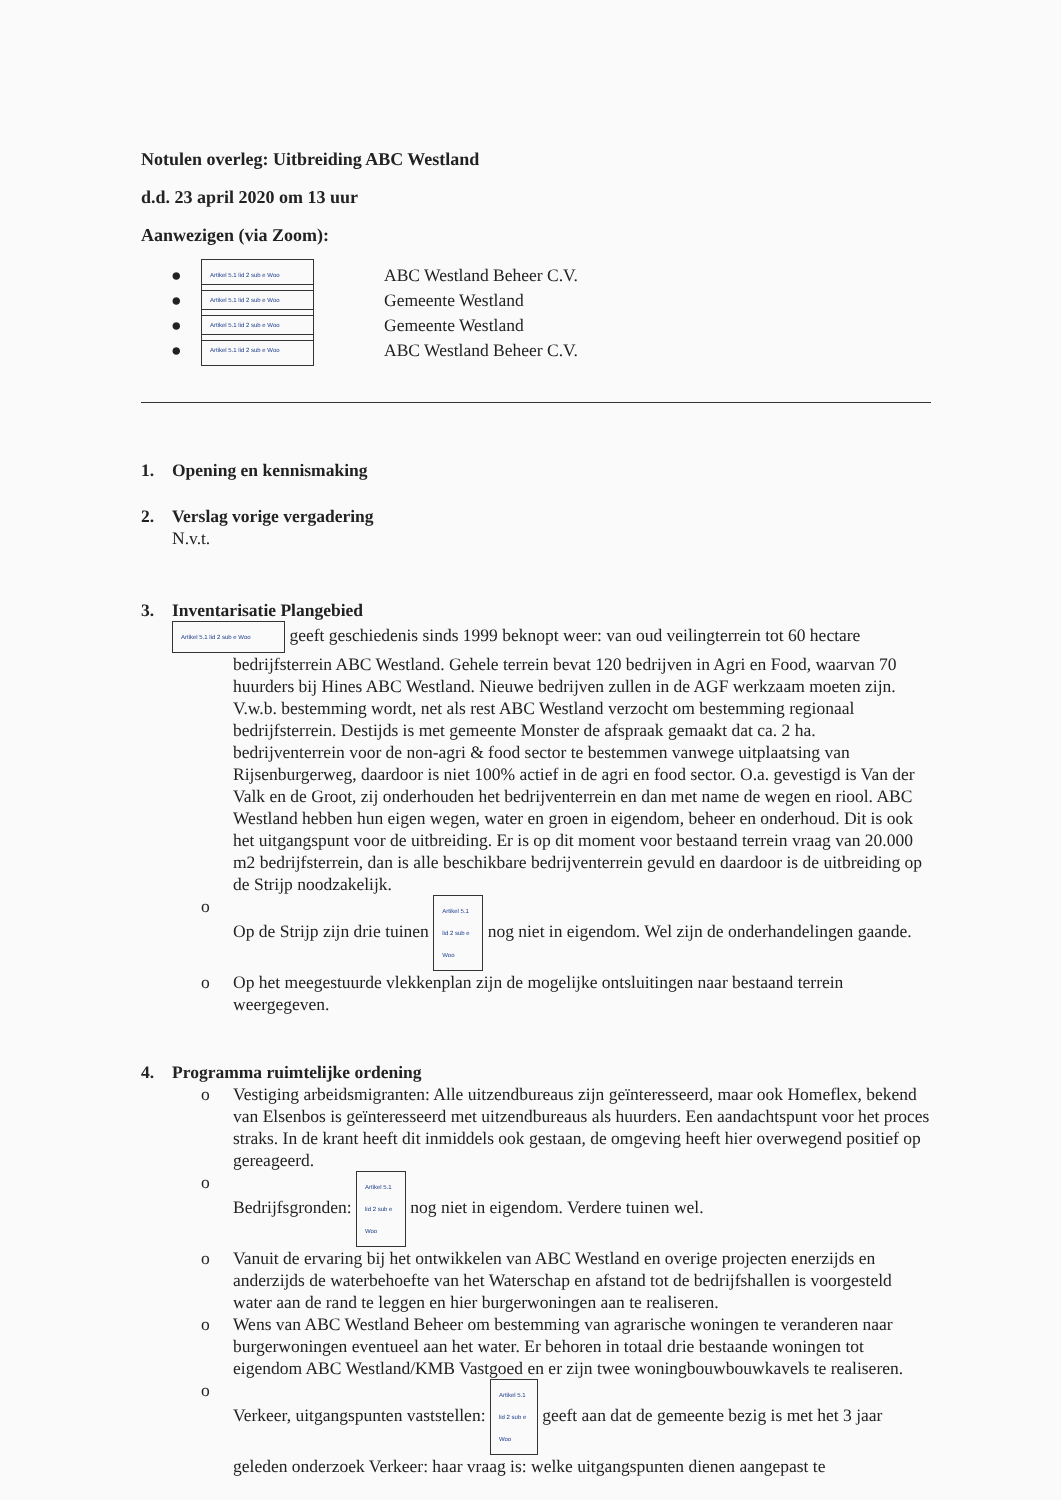Notulen overleg: Uitbreiding ABC Westland
d.d. 23 april 2020 om 13 uur
Aanwezigen (via Zoom):
● Artikel 5.1 lid 2 sub e Woo ABC Westland Beheer C.V.
● Artikel 5.1 lid 2 sub e Woo Gemeente Westland
● Artikel 5.1 lid 2 sub e Woo Gemeente Westland
● Artikel 5.1 lid 2 sub e Woo ABC Westland Beheer C.V.
1. Opening en kennismaking
2. Verslag vorige vergadering
N.v.t.
3. Inventarisatie Plangebied
Artikel 5.1 lid 2 sub e Woo geeft geschiedenis sinds 1999 beknopt weer: van oud veilingterrein tot 60 hectare
bedrijfsterrein ABC Westland. Gehele terrein bevat 120 bedrijven in Agri en Food, waarvan 70 huurders bij Hines ABC Westland. Nieuwe bedrijven zullen in de AGF werkzaam moeten zijn. V.w.b. bestemming wordt, net als rest ABC Westland verzocht om bestemming regionaal bedrijfsterrein. Destijds is met gemeente Monster de afspraak gemaakt dat ca. 2 ha. bedrijventerrein voor de non-agri & food sector te bestemmen vanwege uitplaatsing van Rijsenburgerweg, daardoor is niet 100% actief in de agri en food sector. O.a. gevestigd is Van der Valk en de Groot, zij onderhouden het bedrijventerrein en dan met name de wegen en riool. ABC Westland hebben hun eigen wegen, water en groen in eigendom, beheer en onderhoud. Dit is ook het uitgangspunt voor de uitbreiding. Er is op dit moment voor bestaand terrein vraag van 20.000 m2 bedrijfsterrein, dan is alle beschikbare bedrijventerrein gevuld en daardoor is de uitbreiding op de Strijp noodzakelijk.
o Op de Strijp zijn drie tuinen Artikel 5.1 lid 2 sub e Woo nog niet in eigendom. Wel zijn de onderhandelingen gaande.
o Op het meegestuurde vlekkenplan zijn de mogelijke ontsluitingen naar bestaand terrein weergegeven.
4. Programma ruimtelijke ordening
o Vestiging arbeidsmigranten: Alle uitzendbureaus zijn geïnteresseerd, maar ook Homeflex, bekend van Elsenbos is geïnteresseerd met uitzendbureaus als huurders. Een aandachtspunt voor het proces straks. In de krant heeft dit inmiddels ook gestaan, de omgeving heeft hier overwegend positief op gereageerd.
o Bedrijfsgronden: Artikel 5.1 lid 2 sub e Woo nog niet in eigendom. Verdere tuinen wel.
o Vanuit de ervaring bij het ontwikkelen van ABC Westland en overige projecten enerzijds en anderzijds de waterbehoefte van het Waterschap en afstand tot de bedrijfshallen is voorgesteld water aan de rand te leggen en hier burgerwoningen aan te realiseren.
o Wens van ABC Westland Beheer om bestemming van agrarische woningen te veranderen naar burgerwoningen eventueel aan het water. Er behoren in totaal drie bestaande woningen tot eigendom ABC Westland/KMB Vastgoed en er zijn twee woningbouwbouwkavels te realiseren.
o Verkeer, uitgangspunten vaststellen: Artikel 5.1 lid 2 sub e Woo geeft aan dat de gemeente bezig is met het 3 jaar geleden onderzoek Verkeer: haar vraag is: welke uitgangspunten dienen aangepast te